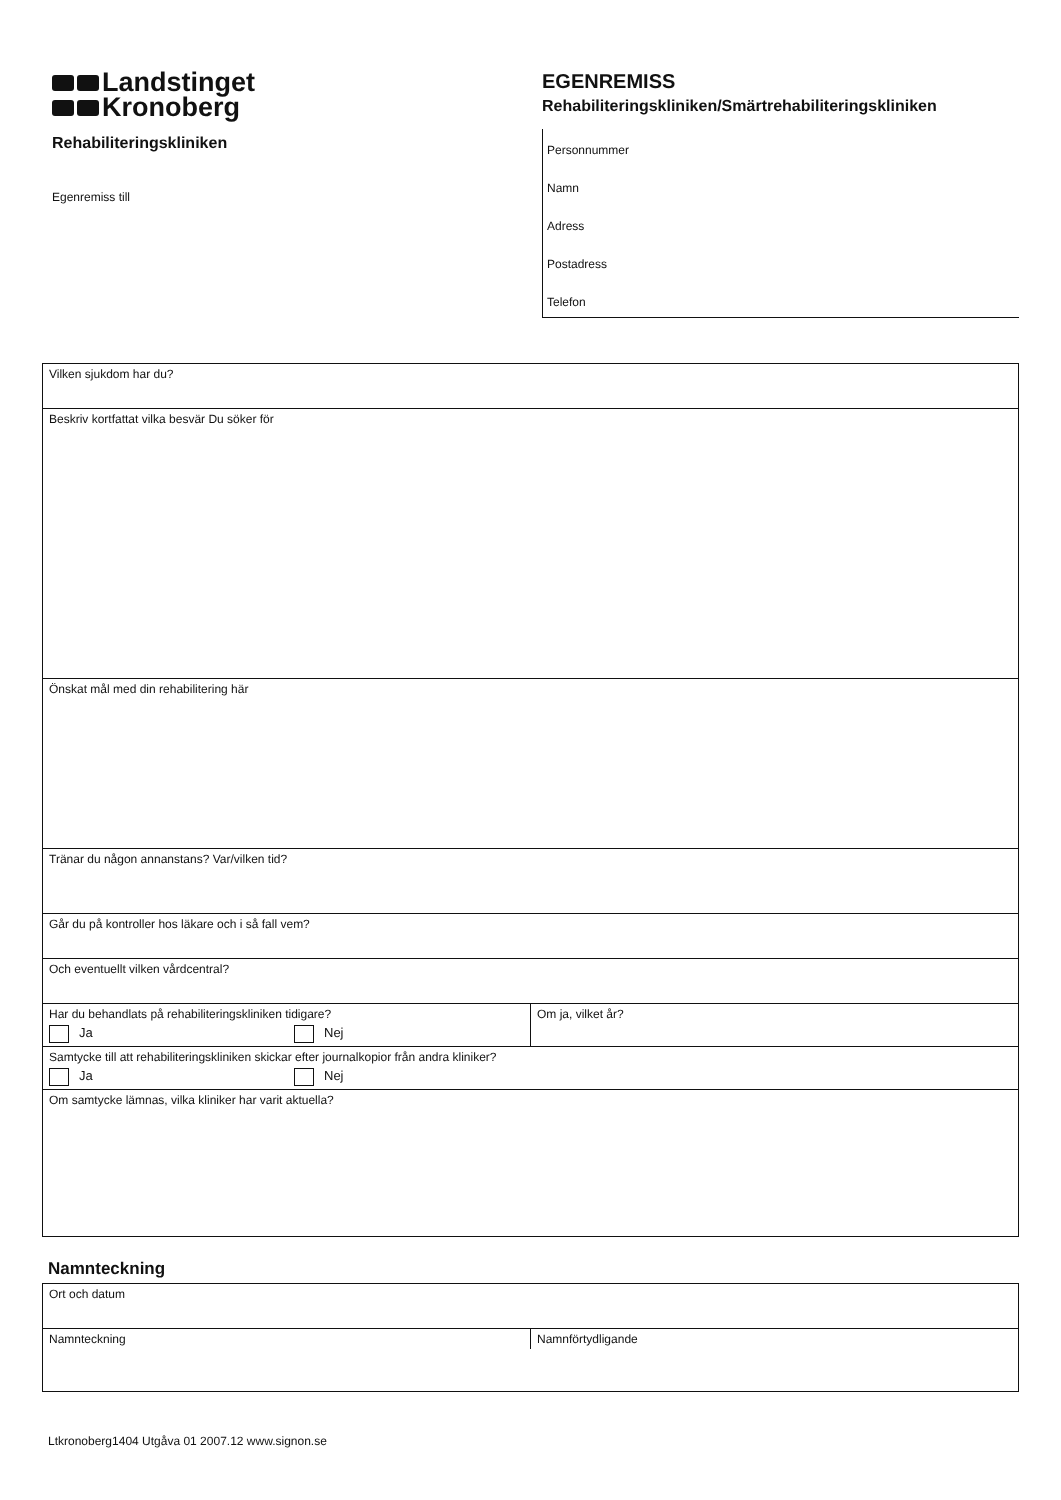Landstinget
Kronoberg
Rehabiliteringskliniken
Egenremiss till
EGENREMISS
Rehabiliteringskliniken/Smärtrehabiliteringskliniken
Personnummer
Namn
Adress
Postadress
Telefon
Vilken sjukdom har du?
Beskriv kortfattat vilka besvär Du söker för
Önskat mål med din rehabilitering här
Tränar du någon annanstans? Var/vilken tid?
Går du på kontroller hos läkare och i så fall vem?
Och eventuellt vilken vårdcentral?
Har du behandlats på rehabiliteringskliniken tidigare?
Ja Nej
Om ja, vilket år?
Samtycke till att rehabiliteringskliniken skickar efter journalkopior från andra kliniker?
Ja Nej
Om samtycke lämnas, vilka kliniker har varit aktuella?
Namnteckning
Ort och datum
Namnteckning
Namnförtydligande
Ltkronoberg1404 Utgåva 01 2007.12 www.signon.se